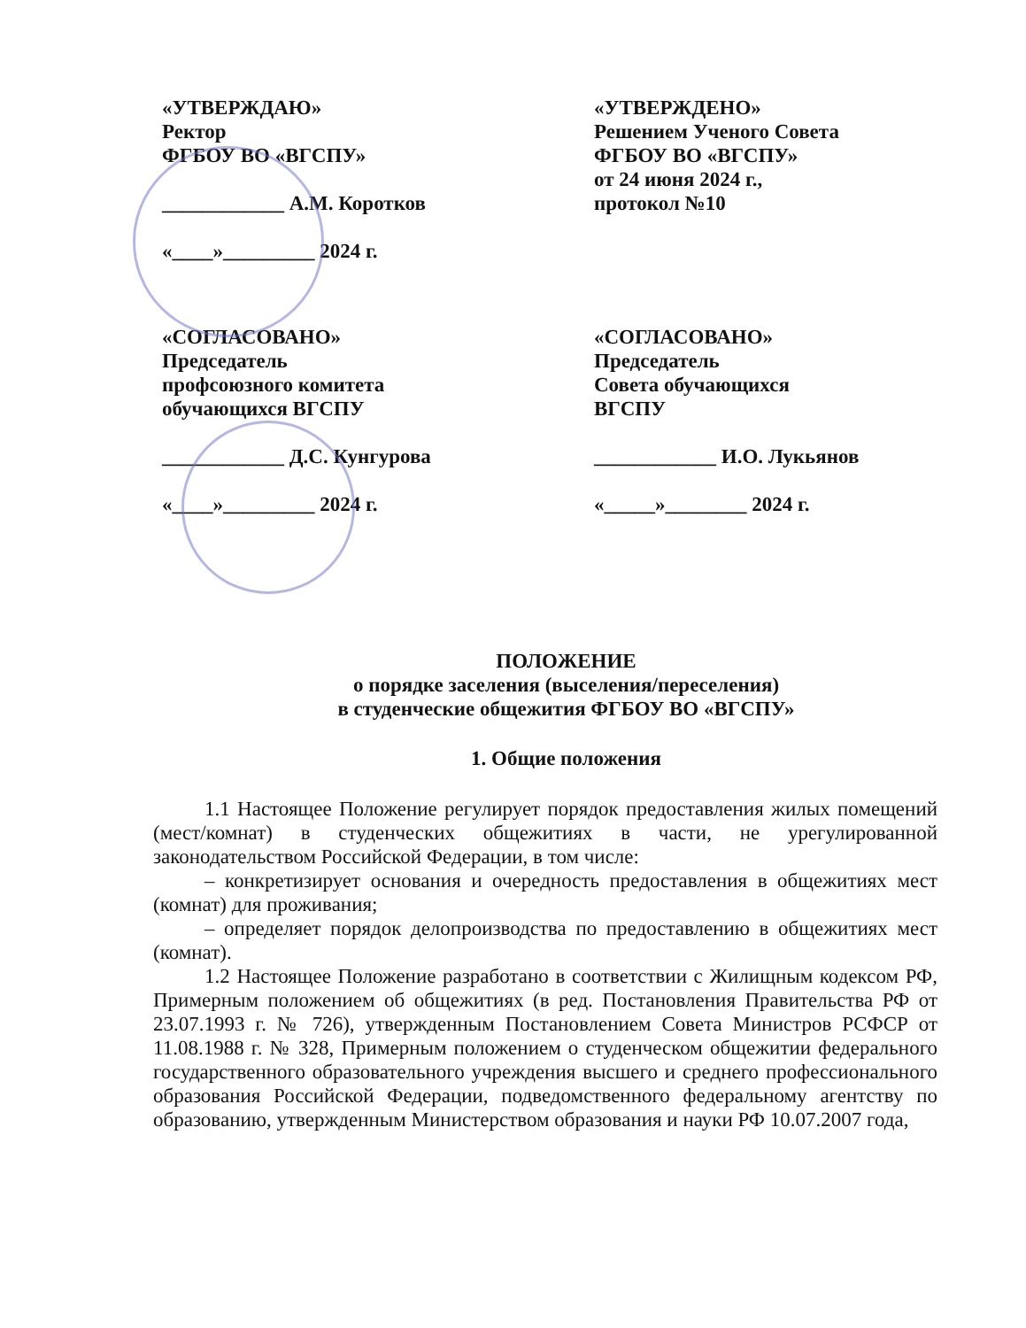«УТВЕРЖДАЮ»
Ректор
ФГБОУ ВО «ВГСПУ»
____________ А.М. Коротков
«____»_________ 2024 г.
«УТВЕРЖДЕНО»
Решением Ученого Совета
ФГБОУ ВО «ВГСПУ»
от 24 июня 2024 г.,
протокол №10
«СОГЛАСОВАНО»
Председатель
профсоюзного комитета
обучающихся ВГСПУ
____________ Д.С. Кунгурова
«____»_________ 2024 г.
«СОГЛАСОВАНО»
Председатель
Совета обучающихся
ВГСПУ
____________ И.О. Лукьянов
«_____»________ 2024 г.
ПОЛОЖЕНИЕ
о порядке заселения (выселения/переселения)
в студенческие общежития ФГБОУ ВО «ВГСПУ»
1. Общие положения
1.1 Настоящее Положение регулирует порядок предоставления жилых помещений (мест/комнат) в студенческих общежитиях в части, не урегулированной законодательством Российской Федерации, в том числе:
– конкретизирует основания и очередность предоставления в общежитиях мест (комнат) для проживания;
– определяет порядок делопроизводства по предоставлению в общежитиях мест (комнат).
1.2 Настоящее Положение разработано в соответствии с Жилищным кодексом РФ, Примерным положением об общежитиях (в ред. Постановления Правительства РФ от 23.07.1993 г. № 726), утвержденным Постановлением Совета Министров РСФСР от 11.08.1988 г. № 328, Примерным положением о студенческом общежитии федерального государственного образовательного учреждения высшего и среднего профессионального образования Российской Федерации, подведомственного федеральному агентству по образованию, утвержденным Министерством образования и науки РФ 10.07.2007 года,